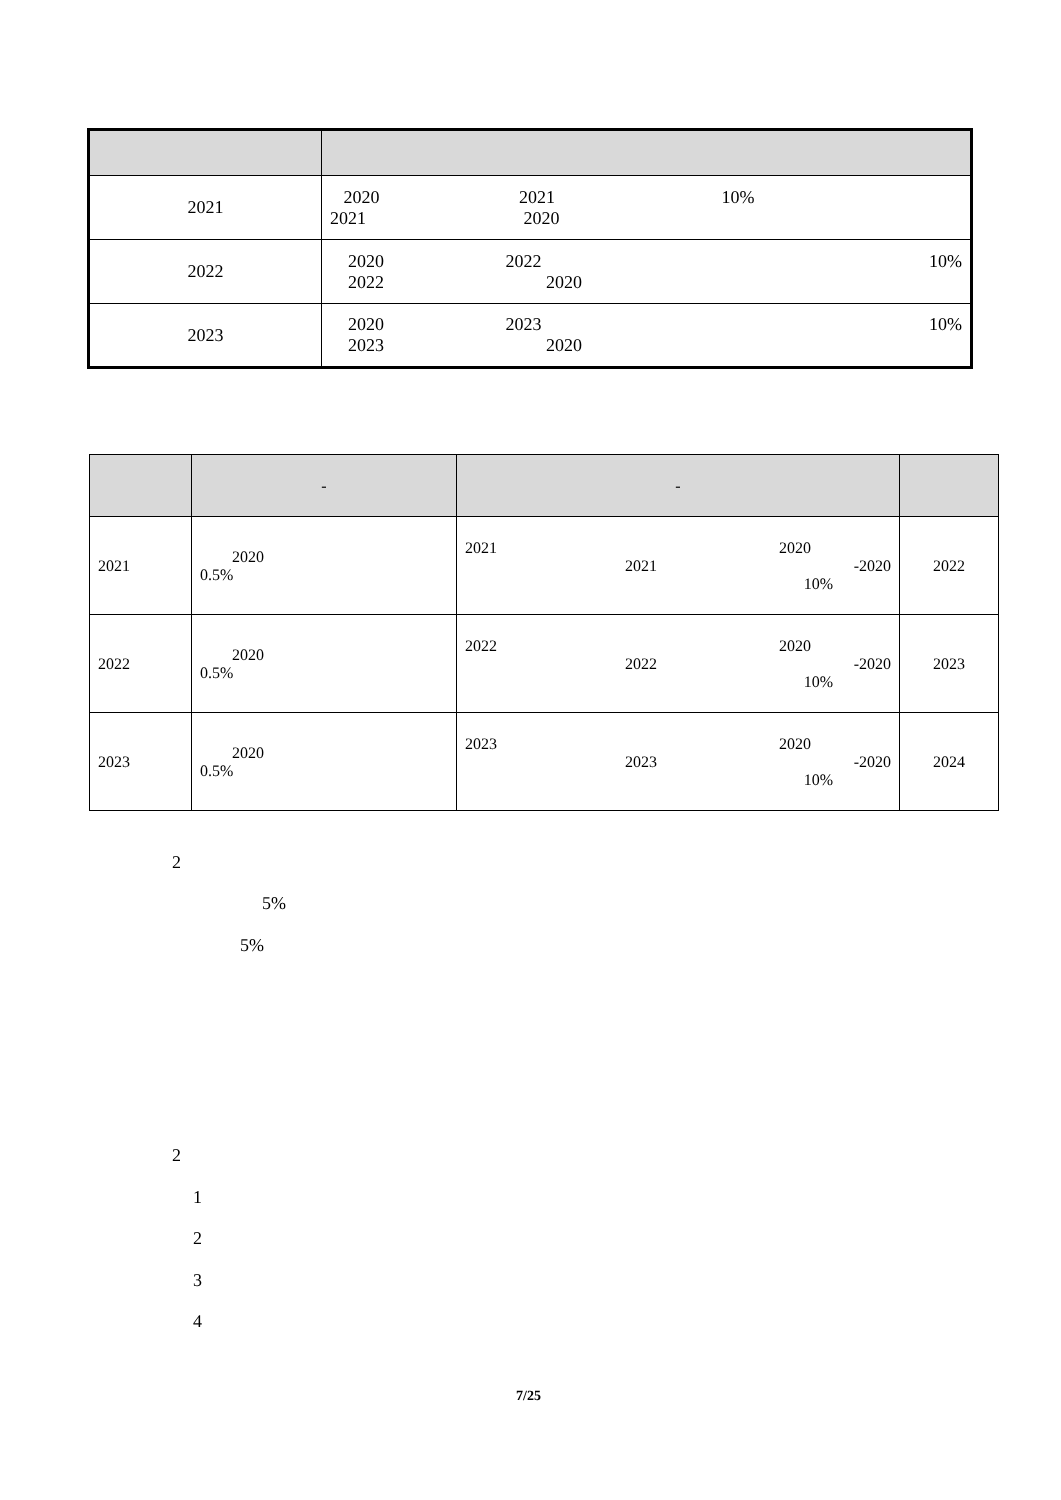| 2021 | 2020 2021 10% 2021 2020 |
| 2022 | 2020 2022 10% 2022 2020 |
| 2023 | 2020 2023 10% 2023 2020 |
| | - | - | |
| --- | --- | --- | --- |
| 2021 | 2020 0.5% | 2021 2020 2021 -2020 10% | 2022 |
| 2022 | 2020 0.5% | 2022 2020 2022 -2020 10% | 2023 |
| 2023 | 2020 0.5% | 2023 2020 2023 -2020 10% | 2024 |
2
5%
5%
2
1
2
3
4
7/25